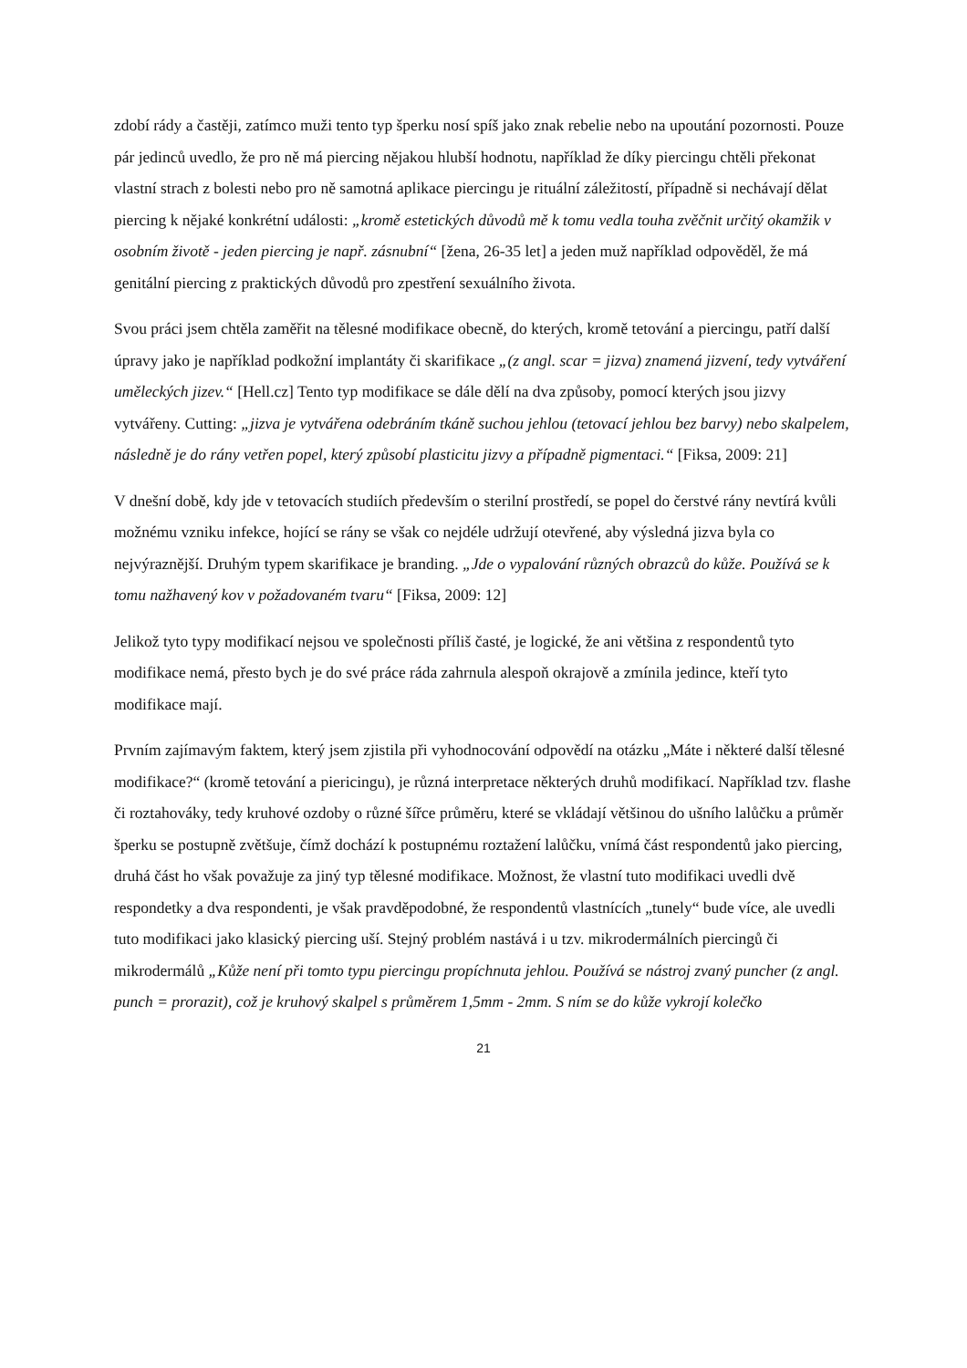zdobí rády a častěji, zatímco muži tento typ šperku nosí spíš jako znak rebelie nebo na upoutání pozornosti. Pouze pár jedinců uvedlo, že pro ně má piercing nějakou hlubší hodnotu, například že díky piercingu chtěli překonat vlastní strach z bolesti nebo pro ně samotná aplikace piercingu je rituální záležitostí, případně si nechávají dělat piercing k nějaké konkrétní události: „kromě estetických důvodů mě k tomu vedla touha zvěčnit určitý okamžik v osobním životě - jeden piercing je např. zásnubní“ [žena, 26-35 let] a jeden muž například odpověděl, že má genitální piercing z praktických důvodů pro zpestření sexuálního života.
Svou práci jsem chtěla zaměřit na tělesné modifikace obecně, do kterých, kromě tetování a piercingu, patří další úpravy jako je například podkožní implantáty či skarifikace „(z angl. scar = jizva) znamená jizvení, tedy vytváření uměleckých jizev.“ [Hell.cz] Tento typ modifikace se dále dělí na dva způsoby, pomocí kterých jsou jizvy vytvářeny. Cutting: „jizva je vytvářena odebráním tkáně suchou jehlou (tetovací jehlou bez barvy) nebo skalpelem, následně je do rány vetřen popel, který způsobí plasticitu jizvy a případně pigmentaci.“ [Fiksa, 2009: 21]
V dnešní době, kdy jde v tetovacích studiích především o sterilní prostředí, se popel do čerstvé rány nevtírá kvůli možnému vzniku infekce, hojící se rány se však co nejdéle udržují otevřené, aby výsledná jizva byla co nejvýraznější. Druhým typem skarifikace je branding. „Jde o vypalování různých obrazců do kůže. Používá se k tomu nažhavený kov v požadovaném tvaru“ [Fiksa, 2009: 12]
Jelikož tyto typy modifikací nejsou ve společnosti příliš časté, je logické, že ani většina z respondentů tyto modifikace nemá, přesto bych je do své práce ráda zahrnula alespoň okrajově a zmínila jedince, kteří tyto modifikace mají.
Prvním zajímavým faktem, který jsem zjistila při vyhodnocování odpovědí na otázku „Máte i některé další tělesné modifikace?“ (kromě tetování a piericingu), je různá interpretace některých druhů modifikací. Například tzv. flashe či roztahováky, tedy kruhové ozdoby o různé šířce průměru, které se vkládají většinou do ušního lalůčku a průměr šperku se postupně zvětšuje, čímž dochází k postupnému roztažení lalůčku, vnímá část respondentů jako piercing, druhá část ho však považuje za jiný typ tělesné modifikace. Možnost, že vlastní tuto modifikaci uvedli dvě respondetky a dva respondenti, je však pravděpodobné, že respondentů vlastnících „tunely“ bude více, ale uvedli tuto modifikaci jako klasický piercing uší. Stejný problém nastává i u tzv. mikrodermálních piercingů či mikrodermálů „Kůže není při tomto typu piercingu propíchnuta jehlou. Používá se nástroj zvaný puncher (z angl. punch = prorazit), což je kruhový skalpel s průměrem 1,5mm - 2mm. S ním se do kůže vykrojí kolečko
21